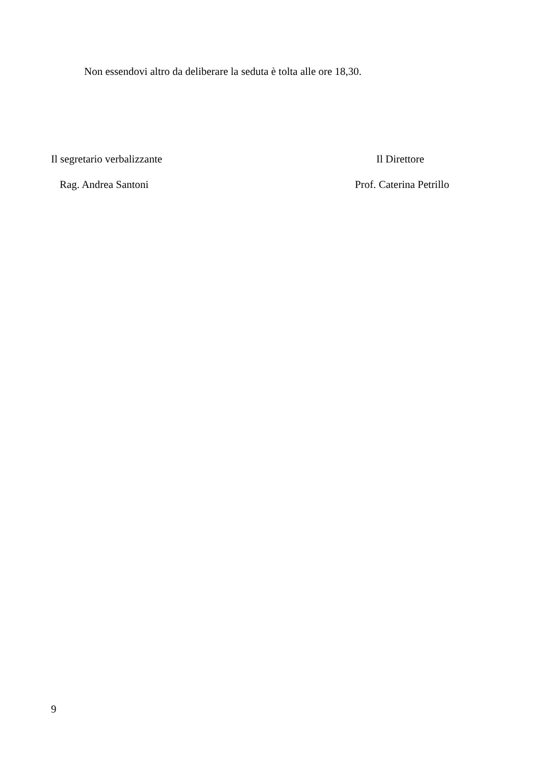Non essendovi altro da deliberare la seduta è tolta alle ore 18,30.
Il segretario verbalizzante Il Direttore
Rag. Andrea Santoni Prof. Caterina Petrillo
9